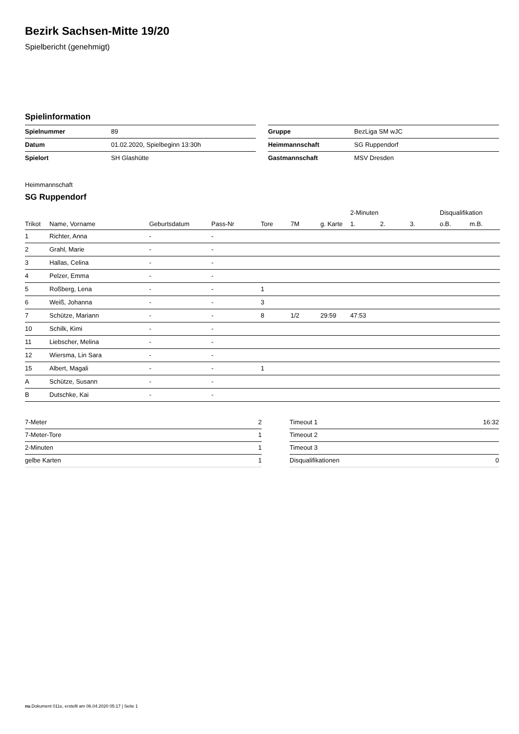Bezirk Sachsen-Mitte 19/20
Spielbericht (genehmigt)
Spielinformation
| Spielnummer | 89 |
| Datum | 01.02.2020, Spielbeginn 13:30h |
| Spielort | SH Glashütte |
| Gruppe | BezLiga SM wJC |
| Heimmannschaft | SG Ruppendorf |
| Gastmannschaft | MSV Dresden |
Heimmannschaft
SG Ruppendorf
| | | | | | | | 2-Minuten | | | Disqualifikation | |
| --- | --- | --- | --- | --- | --- | --- | --- | --- | --- | --- | --- |
| Trikot | Name, Vorname | Geburtsdatum | Pass-Nr | Tore | 7M | g. Karte | 1. | 2. | 3. | o.B. | m.B. |
| 1 | Richter, Anna | - | - | | | | | | | | |
| 2 | Grahl, Marie | - | - | | | | | | | | |
| 3 | Hallas, Celina | - | - | | | | | | | | |
| 4 | Pelzer, Emma | - | - | | | | | | | | |
| 5 | Roßberg, Lena | - | - | 1 | | | | | | | |
| 6 | Weiß, Johanna | - | - | 3 | | | | | | | |
| 7 | Schütze, Mariann | - | - | 8 | 1/2 | 29:59 | 47:53 | | | | |
| 10 | Schilk, Kimi | - | - | | | | | | | | |
| 11 | Liebscher, Melina | - | - | | | | | | | | |
| 12 | Wiersma, Lin Sara | - | - | | | | | | | | |
| 15 | Albert, Magali | - | - | 1 | | | | | | | |
| A | Schütze, Susann | - | - | | | | | | | | |
| B | Dutschke, Kai | - | - | | | | | | | | |
| 7-Meter | 2 |
| 7-Meter-Tore | 1 |
| 2-Minuten | 1 |
| gelbe Karten | 1 |
| Timeout 1 | 16:32 |
| Timeout 2 | |
| Timeout 3 | |
| Disqualifikationen | 0 |
nu.Dokument 011e, erstellt am 06.04.2020 05:17 | Seite 1